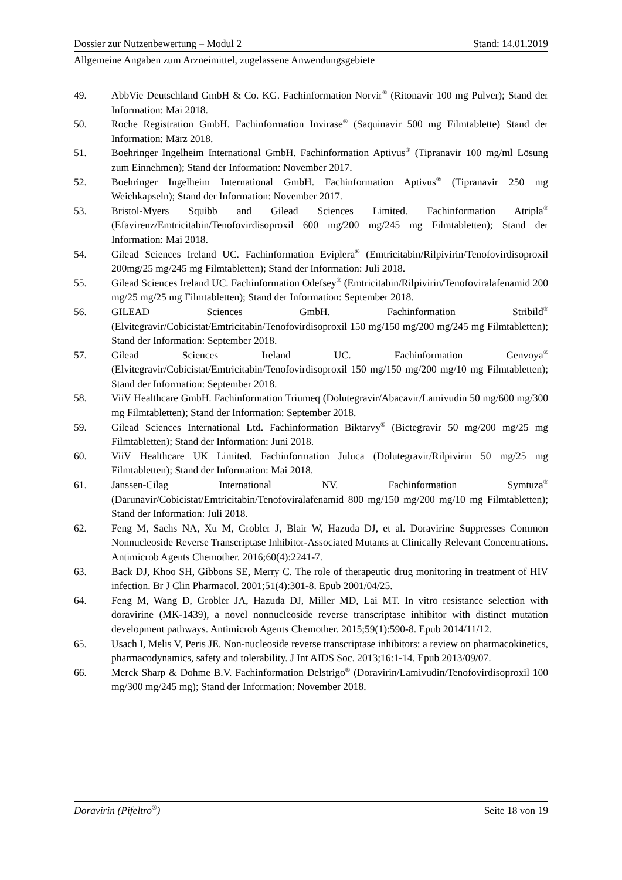Dossier zur Nutzenbewertung – Modul 2 Stand: 14.01.2019
Allgemeine Angaben zum Arzneimittel, zugelassene Anwendungsgebiete
49. AbbVie Deutschland GmbH & Co. KG. Fachinformation Norvir<sup>®</sup> (Ritonavir 100 mg Pulver); Stand der Information: Mai 2018.
50. Roche Registration GmbH. Fachinformation Invirase<sup>®</sup> (Saquinavir 500 mg Filmtablette) Stand der Information: März 2018.
51. Boehringer Ingelheim International GmbH. Fachinformation Aptivus<sup>®</sup> (Tipranavir 100 mg/ml Lösung zum Einnehmen); Stand der Information: November 2017.
52. Boehringer Ingelheim International GmbH. Fachinformation Aptivus<sup>®</sup> (Tipranavir 250 mg Weichkapseln); Stand der Information: November 2017.
53. Bristol-Myers Squibb and Gilead Sciences Limited. Fachinformation Atripla<sup>®</sup> (Efavirenz/Emtricitabin/Tenofovirdisoproxil 600 mg/200 mg/245 mg Filmtabletten); Stand der Information: Mai 2018.
54. Gilead Sciences Ireland UC. Fachinformation Eviplera<sup>®</sup> (Emtricitabin/Rilpivirin/Tenofovirdisoproxil 200mg/25 mg/245 mg Filmtabletten); Stand der Information: Juli 2018.
55. Gilead Sciences Ireland UC. Fachinformation Odefsey<sup>®</sup> (Emtricitabin/Rilpivirin/Tenofoviralafenamid 200 mg/25 mg/25 mg Filmtabletten); Stand der Information: September 2018.
56. GILEAD Sciences GmbH. Fachinformation Stribild<sup>®</sup> (Elvitegravir/Cobicistat/Emtricitabin/Tenofovirdisoproxil 150 mg/150 mg/200 mg/245 mg Filmtabletten); Stand der Information: September 2018.
57. Gilead Sciences Ireland UC. Fachinformation Genvoya<sup>®</sup> (Elvitegravir/Cobicistat/Emtricitabin/Tenofovirdisoproxil 150 mg/150 mg/200 mg/10 mg Filmtabletten); Stand der Information: September 2018.
58. ViiV Healthcare GmbH. Fachinformation Triumeq (Dolutegravir/Abacavir/Lamivudin 50 mg/600 mg/300 mg Filmtabletten); Stand der Information: September 2018.
59. Gilead Sciences International Ltd. Fachinformation Biktarvy<sup>®</sup> (Bictegravir 50 mg/200 mg/25 mg Filmtabletten); Stand der Information: Juni 2018.
60. ViiV Healthcare UK Limited. Fachinformation Juluca (Dolutegravir/Rilpivirin 50 mg/25 mg Filmtabletten); Stand der Information: Mai 2018.
61. Janssen-Cilag International NV. Fachinformation Symtuza<sup>®</sup> (Darunavir/Cobicistat/Emtricitabin/Tenofoviralafenamid 800 mg/150 mg/200 mg/10 mg Filmtabletten); Stand der Information: Juli 2018.
62. Feng M, Sachs NA, Xu M, Grobler J, Blair W, Hazuda DJ, et al. Doravirine Suppresses Common Nonnucleoside Reverse Transcriptase Inhibitor-Associated Mutants at Clinically Relevant Concentrations. Antimicrob Agents Chemother. 2016;60(4):2241-7.
63. Back DJ, Khoo SH, Gibbons SE, Merry C. The role of therapeutic drug monitoring in treatment of HIV infection. Br J Clin Pharmacol. 2001;51(4):301-8. Epub 2001/04/25.
64. Feng M, Wang D, Grobler JA, Hazuda DJ, Miller MD, Lai MT. In vitro resistance selection with doravirine (MK-1439), a novel nonnucleoside reverse transcriptase inhibitor with distinct mutation development pathways. Antimicrob Agents Chemother. 2015;59(1):590-8. Epub 2014/11/12.
65. Usach I, Melis V, Peris JE. Non-nucleoside reverse transcriptase inhibitors: a review on pharmacokinetics, pharmacodynamics, safety and tolerability. J Int AIDS Soc. 2013;16:1-14. Epub 2013/09/07.
66. Merck Sharp & Dohme B.V. Fachinformation Delstrigo<sup>®</sup> (Doravirin/Lamivudin/Tenofovirdisoproxil 100 mg/300 mg/245 mg); Stand der Information: November 2018.
Doravirin (Pifeltro<sup>®</sup>) Seite 18 von 19